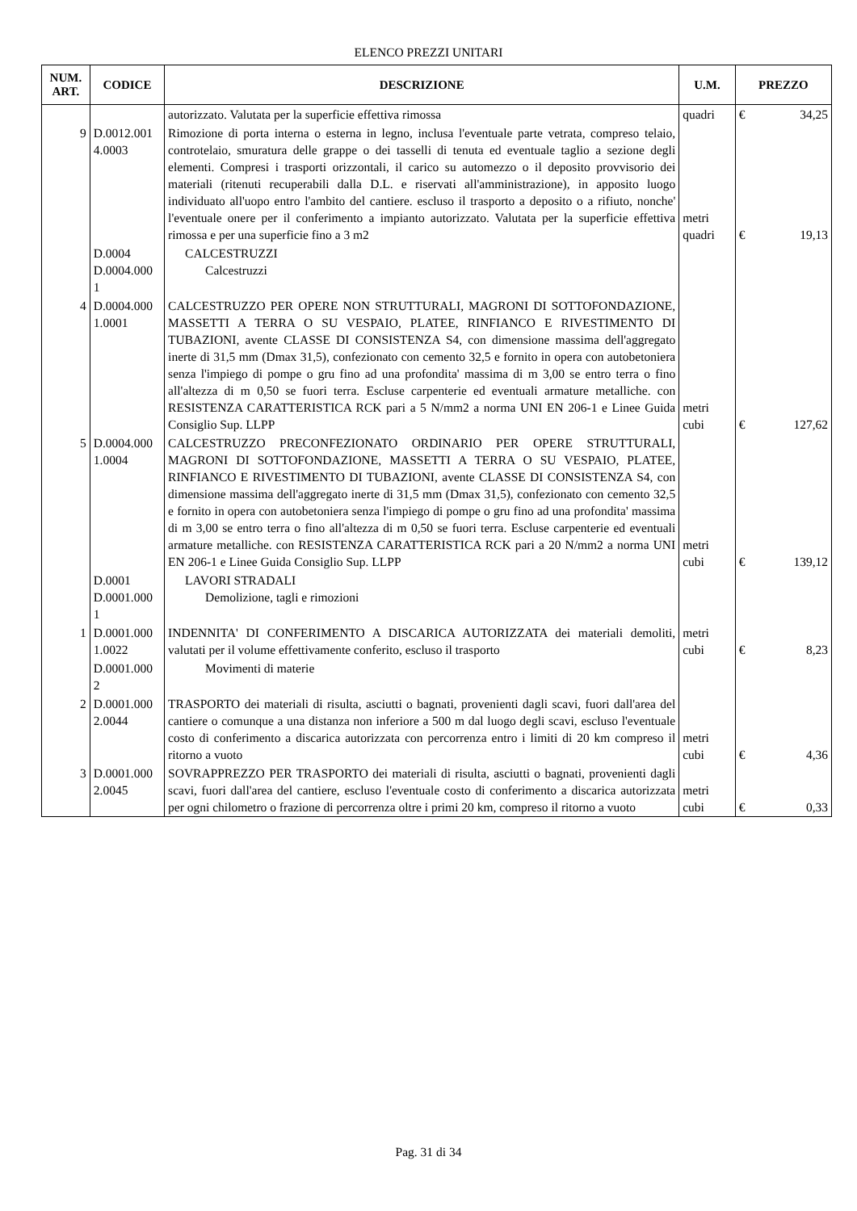ELENCO PREZZI UNITARI
| NUM. ART. | CODICE | DESCRIZIONE | U.M. | PREZZO |
| --- | --- | --- | --- | --- |
| | | autorizzato. Valutata per la superficie effettiva rimossa | quadri | € 34,25 |
| 9 | D.0012.001 4.0003 | Rimozione di porta interna o esterna in legno, inclusa l'eventuale parte vetrata, compreso telaio, controtelaio, smuratura delle grappe o dei tasselli di tenuta ed eventuale taglio a sezione degli elementi. Compresi i trasporti orizzontali, il carico su automezzo o il deposito provvisorio dei materiali (ritenuti recuperabili dalla D.L. e riservati all'amministrazione), in apposito luogo individuato all'uopo entro l'ambito del cantiere. escluso il trasporto a deposito o a rifiuto, nonche' l'eventuale onere per il conferimento a impianto autorizzato. Valutata per la superficie effettiva rimossa e per una superficie fino a 3 m2 | metri quadri | € 19,13 |
| | D.0004 D.0004.000 1 | CALCESTRUZZI Calcestruzzi | | |
| 4 | D.0004.000 1.0001 | CALCESTRUZZO PER OPERE NON STRUTTURALI, MAGRONI DI SOTTOFONDAZIONE, MASSETTI A TERRA O SU VESPAIO, PLATEE, RINFIANCO E RIVESTIMENTO DI TUBAZIONI, avente CLASSE DI CONSISTENZA S4, con dimensione massima dell'aggregato inerte di 31,5 mm (Dmax 31,5), confezionato con cemento 32,5 e fornito in opera con autobetoniera senza l'impiego di pompe o gru fino ad una profondita' massima di m 3,00 se entro terra o fino all'altezza di m 0,50 se fuori terra. Escluse carpenterie ed eventuali armature metalliche. con RESISTENZA CARATTERISTICA RCK pari a 5 N/mm2 a norma UNI EN 206-1 e Linee Guida Consiglio Sup. LLPP | metri cubi | € 127,62 |
| 5 | D.0004.000 1.0004 | CALCESTRUZZO PRECONFEZIONATO ORDINARIO PER OPERE STRUTTURALI, MAGRONI DI SOTTOFONDAZIONE, MASSETTI A TERRA O SU VESPAIO, PLATEE, RINFIANCO E RIVESTIMENTO DI TUBAZIONI, avente CLASSE DI CONSISTENZA S4, con dimensione massima dell'aggregato inerte di 31,5 mm (Dmax 31,5), confezionato con cemento 32,5 e fornito in opera con autobetoniera senza l'impiego di pompe o gru fino ad una profondita' massima di m 3,00 se entro terra o fino all'altezza di m 0,50 se fuori terra. Escluse carpenterie ed eventuali armature metalliche. con RESISTENZA CARATTERISTICA RCK pari a 20 N/mm2 a norma UNI EN 206-1 e Linee Guida Consiglio Sup. LLPP | metri cubi | € 139,12 |
| | D.0001 D.0001.000 1 | LAVORI STRADALI Demolizione, tagli e rimozioni | | |
| 1 | D.0001.000 1.0022 | INDENNITA' DI CONFERIMENTO A DISCARICA AUTORIZZATA dei materiali demoliti, valutati per il volume effettivamente conferito, escluso il trasporto | metri cubi | € 8,23 |
| | D.0001.000 2 | Movimenti di materie | | |
| 2 | D.0001.000 2.0044 | TRASPORTO dei materiali di risulta, asciutti o bagnati, provenienti dagli scavi, fuori dall'area del cantiere o comunque a una distanza non inferiore a 500 m dal luogo degli scavi, escluso l'eventuale costo di conferimento a discarica autorizzata con percorrenza entro i limiti di 20 km compreso il ritorno a vuoto | metri cubi | € 4,36 |
| 3 | D.0001.000 2.0045 | SOVRAPPREZZO PER TRASPORTO dei materiali di risulta, asciutti o bagnati, provenienti dagli scavi, fuori dall'area del cantiere, escluso l'eventuale costo di conferimento a discarica autorizzata per ogni chilometro o frazione di percorrenza oltre i primi 20 km, compreso il ritorno a vuoto | metri cubi | € 0,33 |
Pag. 31 di 34